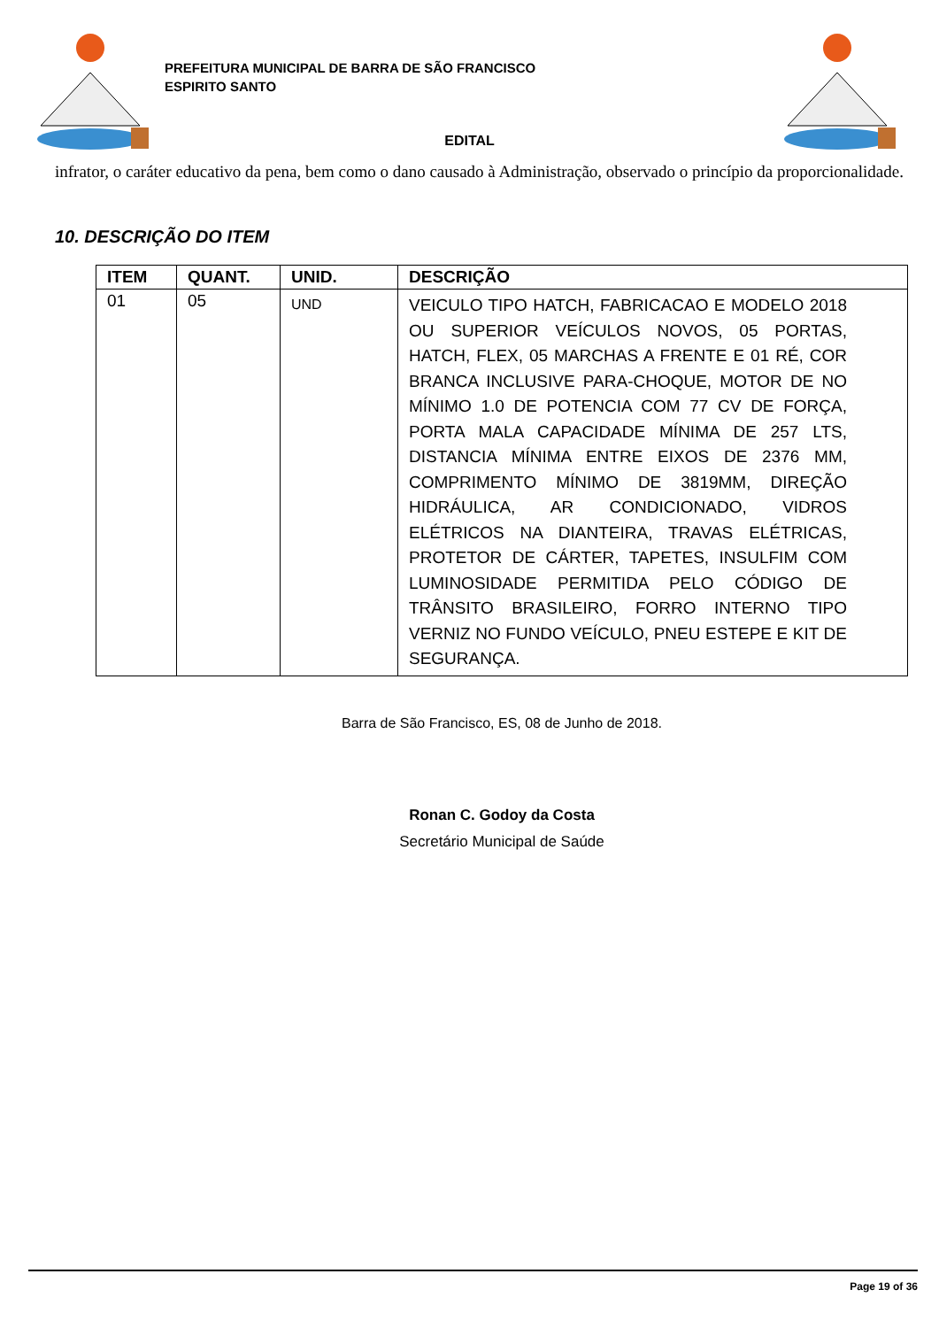PREFEITURA MUNICIPAL DE BARRA DE SÃO FRANCISCO
ESPIRITO SANTO
EDITAL
infrator, o caráter educativo da pena, bem como o dano causado à Administração, observado o princípio da proporcionalidade.
10. DESCRIÇÃO DO ITEM
| ITEM | QUANT. | UNID. | DESCRIÇÃO |
| --- | --- | --- | --- |
| 01 | 05 | UND | VEICULO TIPO HATCH, FABRICACAO E MODELO 2018 OU SUPERIOR VEÍCULOS NOVOS, 05 PORTAS, HATCH, FLEX, 05 MARCHAS A FRENTE E 01 RÉ, COR BRANCA INCLUSIVE PARA-CHOQUE, MOTOR DE NO MÍNIMO 1.0 DE POTENCIA COM 77 CV DE FORÇA, PORTA MALA CAPACIDADE MÍNIMA DE 257 LTS, DISTANCIA MÍNIMA ENTRE EIXOS DE 2376 MM, COMPRIMENTO MÍNIMO DE 3819MM, DIREÇÃO HIDRÁULICA, AR CONDICIONADO, VIDROS ELÉTRICOS NA DIANTEIRA, TRAVAS ELÉTRICAS, PROTETOR DE CÁRTER, TAPETES, INSULFIM COM LUMINOSIDADE PERMITIDA PELO CÓDIGO DE TRÂNSITO BRASILEIRO, FORRO INTERNO TIPO VERNIZ NO FUNDO VEÍCULO, PNEU ESTEPE E KIT DE SEGURANÇA. |
Barra de São Francisco, ES, 08 de Junho de 2018.
Ronan C. Godoy da Costa
Secretário Municipal de Saúde
Page 19 of 36